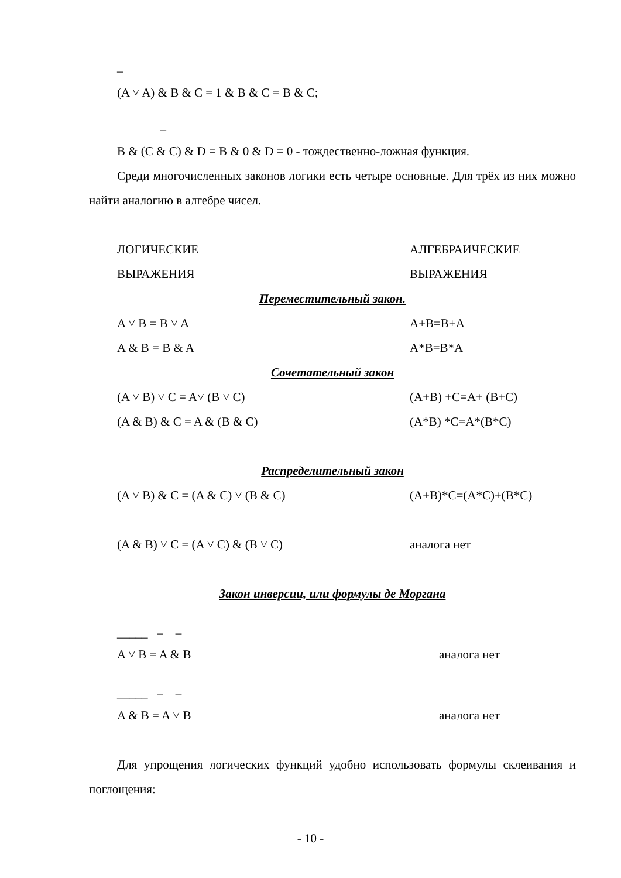–
(A ˅ A) & B & C = 1 & B & C = B & C;
–
B & (C & C) & D = B & 0 & D = 0 - тождественно-ложная функция.
Среди многочисленных законов логики есть четыре основные. Для трёх из них можно найти аналогию в алгебре чисел.
ЛОГИЧЕСКИЕ АЛГЕБРАИЧЕСКИЕ
ВЫРАЖЕНИЯ ВЫРАЖЕНИЯ
Переместительный закон.
A ˅ B = B ˅ A A+B=B+A
A & B = B & A A*B=B*A
Сочетательный закон
(A ˅ B) ˅ C = A˅ (B ˅ C) (A+B) +C=A+ (B+C)
(A & B) & C = A & (B & C) (A*B) *C=A*(B*C)
Распределительный закон
(A ˅ B) & C = (A & C) ˅ (B & C) (A+B)*C=(A*C)+(B*C)
(A & B) ˅ C = (A ˅ C) & (B ˅ C) аналога нет
Закон инверсии, или формулы де Моргана
_____ – –
A ˅ B = A & B аналога нет
_____ – –
A & B = A ˅ B аналога нет
Для упрощения логических функций удобно использовать формулы склеивания и поглощения:
- 10 -